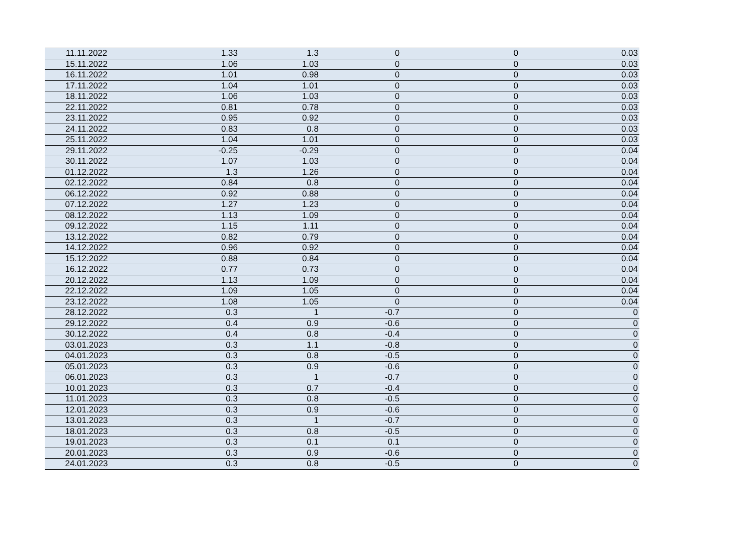| 11.11.2022 | 1.33 | 1.3 | 0 | 0 | 0.03 |
| 15.11.2022 | 1.06 | 1.03 | 0 | 0 | 0.03 |
| 16.11.2022 | 1.01 | 0.98 | 0 | 0 | 0.03 |
| 17.11.2022 | 1.04 | 1.01 | 0 | 0 | 0.03 |
| 18.11.2022 | 1.06 | 1.03 | 0 | 0 | 0.03 |
| 22.11.2022 | 0.81 | 0.78 | 0 | 0 | 0.03 |
| 23.11.2022 | 0.95 | 0.92 | 0 | 0 | 0.03 |
| 24.11.2022 | 0.83 | 0.8 | 0 | 0 | 0.03 |
| 25.11.2022 | 1.04 | 1.01 | 0 | 0 | 0.03 |
| 29.11.2022 | -0.25 | -0.29 | 0 | 0 | 0.04 |
| 30.11.2022 | 1.07 | 1.03 | 0 | 0 | 0.04 |
| 01.12.2022 | 1.3 | 1.26 | 0 | 0 | 0.04 |
| 02.12.2022 | 0.84 | 0.8 | 0 | 0 | 0.04 |
| 06.12.2022 | 0.92 | 0.88 | 0 | 0 | 0.04 |
| 07.12.2022 | 1.27 | 1.23 | 0 | 0 | 0.04 |
| 08.12.2022 | 1.13 | 1.09 | 0 | 0 | 0.04 |
| 09.12.2022 | 1.15 | 1.11 | 0 | 0 | 0.04 |
| 13.12.2022 | 0.82 | 0.79 | 0 | 0 | 0.04 |
| 14.12.2022 | 0.96 | 0.92 | 0 | 0 | 0.04 |
| 15.12.2022 | 0.88 | 0.84 | 0 | 0 | 0.04 |
| 16.12.2022 | 0.77 | 0.73 | 0 | 0 | 0.04 |
| 20.12.2022 | 1.13 | 1.09 | 0 | 0 | 0.04 |
| 22.12.2022 | 1.09 | 1.05 | 0 | 0 | 0.04 |
| 23.12.2022 | 1.08 | 1.05 | 0 | 0 | 0.04 |
| 28.12.2022 | 0.3 | 1 | -0.7 | 0 | 0 |
| 29.12.2022 | 0.4 | 0.9 | -0.6 | 0 | 0 |
| 30.12.2022 | 0.4 | 0.8 | -0.4 | 0 | 0 |
| 03.01.2023 | 0.3 | 1.1 | -0.8 | 0 | 0 |
| 04.01.2023 | 0.3 | 0.8 | -0.5 | 0 | 0 |
| 05.01.2023 | 0.3 | 0.9 | -0.6 | 0 | 0 |
| 06.01.2023 | 0.3 | 1 | -0.7 | 0 | 0 |
| 10.01.2023 | 0.3 | 0.7 | -0.4 | 0 | 0 |
| 11.01.2023 | 0.3 | 0.8 | -0.5 | 0 | 0 |
| 12.01.2023 | 0.3 | 0.9 | -0.6 | 0 | 0 |
| 13.01.2023 | 0.3 | 1 | -0.7 | 0 | 0 |
| 18.01.2023 | 0.3 | 0.8 | -0.5 | 0 | 0 |
| 19.01.2023 | 0.3 | 0.1 | 0.1 | 0 | 0 |
| 20.01.2023 | 0.3 | 0.9 | -0.6 | 0 | 0 |
| 24.01.2023 | 0.3 | 0.8 | -0.5 | 0 | 0 |